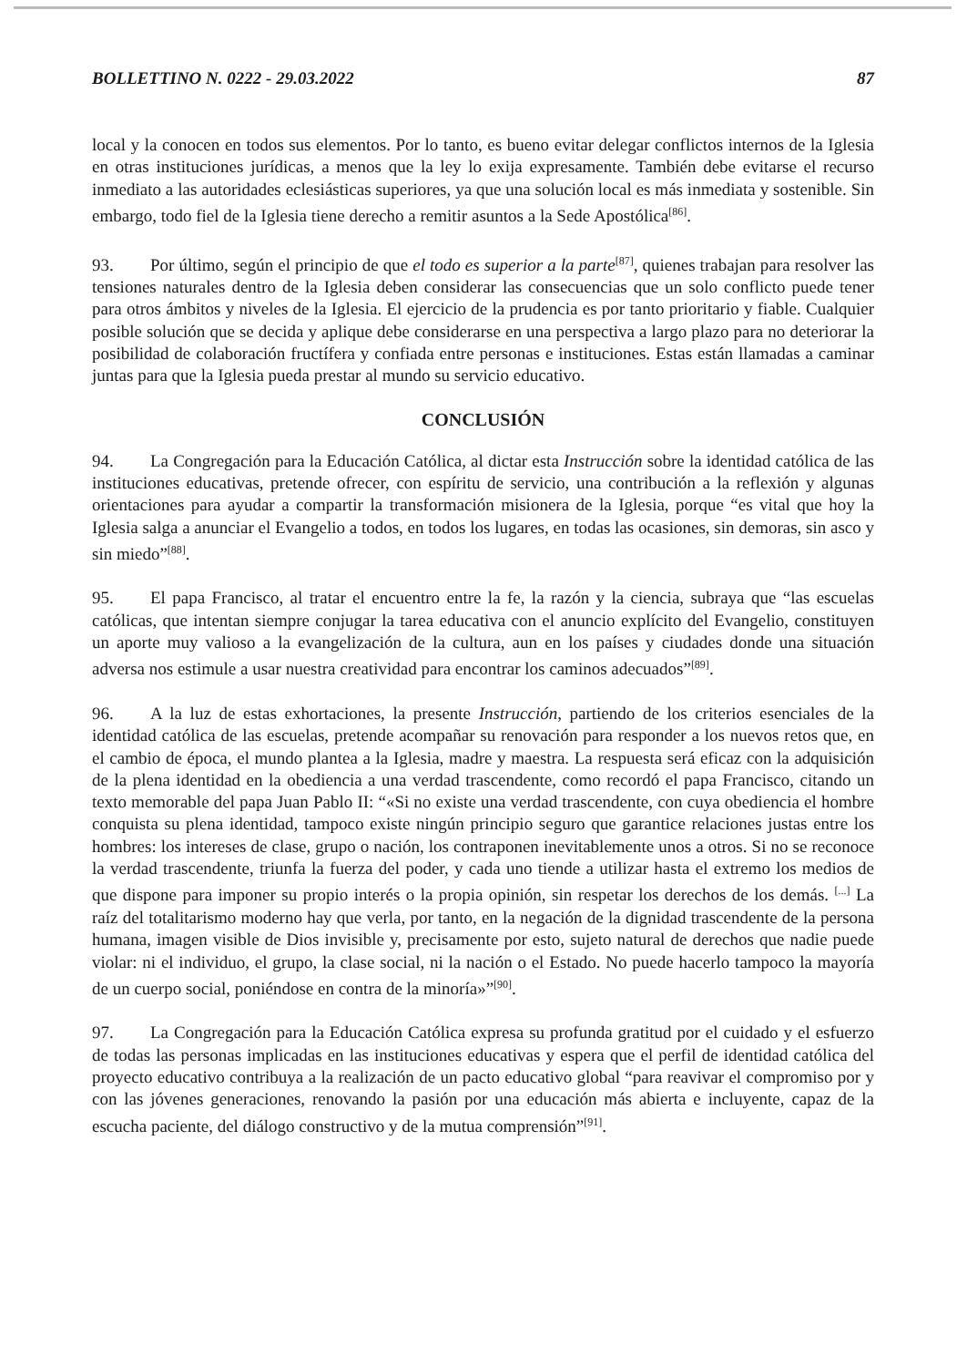BOLLETTINO N. 0222 - 29.03.2022 87
local y la conocen en todos sus elementos. Por lo tanto, es bueno evitar delegar conflictos internos de la Iglesia en otras instituciones jurídicas, a menos que la ley lo exija expresamente. También debe evitarse el recurso inmediato a las autoridades eclesiásticas superiores, ya que una solución local es más inmediata y sostenible. Sin embargo, todo fiel de la Iglesia tiene derecho a remitir asuntos a la Sede Apostólica<sup>[86]</sup>.
93. Por último, según el principio de que el todo es superior a la parte<sup>[87]</sup>, quienes trabajan para resolver las tensiones naturales dentro de la Iglesia deben considerar las consecuencias que un solo conflicto puede tener para otros ámbitos y niveles de la Iglesia. El ejercicio de la prudencia es por tanto prioritario y fiable. Cualquier posible solución que se decida y aplique debe considerarse en una perspectiva a largo plazo para no deteriorar la posibilidad de colaboración fructífera y confiada entre personas e instituciones. Estas están llamadas a caminar juntas para que la Iglesia pueda prestar al mundo su servicio educativo.
CONCLUSIÓN
94. La Congregación para la Educación Católica, al dictar esta Instrucción sobre la identidad católica de las instituciones educativas, pretende ofrecer, con espíritu de servicio, una contribución a la reflexión y algunas orientaciones para ayudar a compartir la transformación misionera de la Iglesia, porque “es vital que hoy la Iglesia salga a anunciar el Evangelio a todos, en todos los lugares, en todas las ocasiones, sin demoras, sin asco y sin miedo”<sup>[88]</sup>.
95. El papa Francisco, al tratar el encuentro entre la fe, la razón y la ciencia, subraya que “las escuelas católicas, que intentan siempre conjugar la tarea educativa con el anuncio explícito del Evangelio, constituyen un aporte muy valioso a la evangelización de la cultura, aun en los países y ciudades donde una situación adversa nos estimule a usar nuestra creatividad para encontrar los caminos adecuados”<sup>[89]</sup>.
96. A la luz de estas exhortaciones, la presente Instrucción, partiendo de los criterios esenciales de la identidad católica de las escuelas, pretende acompañar su renovación para responder a los nuevos retos que, en el cambio de época, el mundo plantea a la Iglesia, madre y maestra. La respuesta será eficaz con la adquisición de la plena identidad en la obediencia a una verdad trascendente, como recordó el papa Francisco, citando un texto memorable del papa Juan Pablo II: “«Si no existe una verdad trascendente, con cuya obediencia el hombre conquista su plena identidad, tampoco existe ningún principio seguro que garantice relaciones justas entre los hombres: los intereses de clase, grupo o nación, los contraponen inevitablemente unos a otros. Si no se reconoce la verdad trascendente, triunfa la fuerza del poder, y cada uno tiende a utilizar hasta el extremo los medios de que dispone para imponer su propio interés o la propia opinión, sin respetar los derechos de los demás. <sup>[...]</sup> La raíz del totalitarismo moderno hay que verla, por tanto, en la negación de la dignidad trascendente de la persona humana, imagen visible de Dios invisible y, precisamente por esto, sujeto natural de derechos que nadie puede violar: ni el individuo, el grupo, la clase social, ni la nación o el Estado. No puede hacerlo tampoco la mayoría de un cuerpo social, poniéndose en contra de la minoría»”<sup>[90]</sup>.
97. La Congregación para la Educación Católica expresa su profunda gratitud por el cuidado y el esfuerzo de todas las personas implicadas en las instituciones educativas y espera que el perfil de identidad católica del proyecto educativo contribuya a la realización de un pacto educativo global “para reavivar el compromiso por y con las jóvenes generaciones, renovando la pasión por una educación más abierta e incluyente, capaz de la escucha paciente, del diálogo constructivo y de la mutua comprensión”<sup>[91]</sup>.